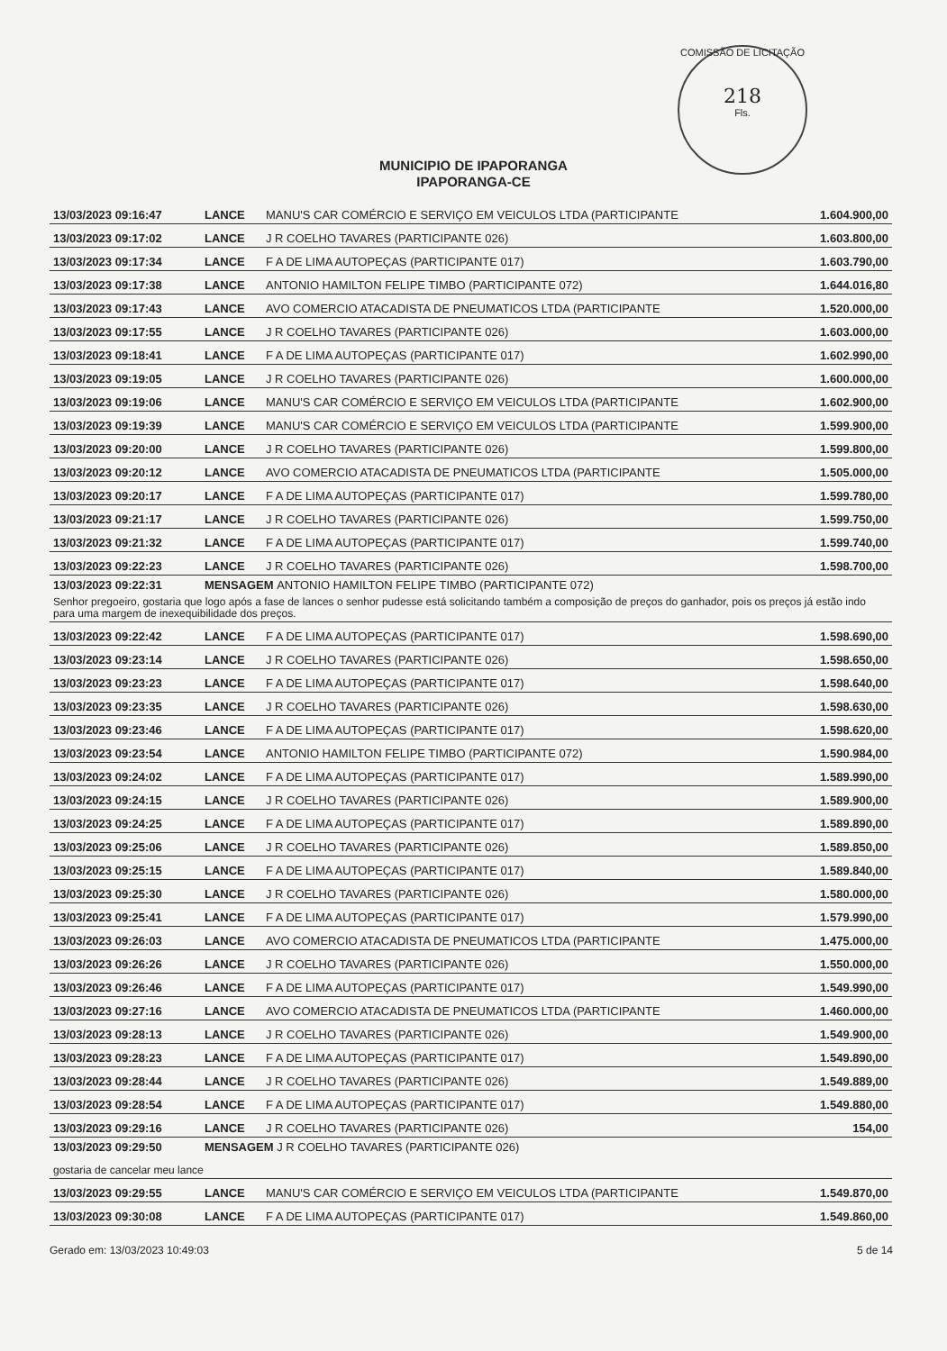COMISSÃO DE LICITAÇÃO
218
Fls.
MUNICIPIO DE IPAPORANGA
IPAPORANGA-CE
| 13/03/2023 09:16:47 | LANCE | MANU'S CAR COMÉRCIO E SERVIÇO EM VEICULOS LTDA (PARTICIPANTE | 1.604.900,00 |
| 13/03/2023 09:17:02 | LANCE | J R COELHO TAVARES (PARTICIPANTE 026) | 1.603.800,00 |
| 13/03/2023 09:17:34 | LANCE | F A DE LIMA AUTOPEÇAS (PARTICIPANTE 017) | 1.603.790,00 |
| 13/03/2023 09:17:38 | LANCE | ANTONIO HAMILTON FELIPE TIMBO (PARTICIPANTE 072) | 1.644.016,80 |
| 13/03/2023 09:17:43 | LANCE | AVO COMERCIO ATACADISTA DE PNEUMATICOS LTDA (PARTICIPANTE | 1.520.000,00 |
| 13/03/2023 09:17:55 | LANCE | J R COELHO TAVARES (PARTICIPANTE 026) | 1.603.000,00 |
| 13/03/2023 09:18:41 | LANCE | F A DE LIMA AUTOPEÇAS (PARTICIPANTE 017) | 1.602.990,00 |
| 13/03/2023 09:19:05 | LANCE | J R COELHO TAVARES (PARTICIPANTE 026) | 1.600.000,00 |
| 13/03/2023 09:19:06 | LANCE | MANU'S CAR COMÉRCIO E SERVIÇO EM VEICULOS LTDA (PARTICIPANTE | 1.602.900,00 |
| 13/03/2023 09:19:39 | LANCE | MANU'S CAR COMÉRCIO E SERVIÇO EM VEICULOS LTDA (PARTICIPANTE | 1.599.900,00 |
| 13/03/2023 09:20:00 | LANCE | J R COELHO TAVARES (PARTICIPANTE 026) | 1.599.800,00 |
| 13/03/2023 09:20:12 | LANCE | AVO COMERCIO ATACADISTA DE PNEUMATICOS LTDA (PARTICIPANTE | 1.505.000,00 |
| 13/03/2023 09:20:17 | LANCE | F A DE LIMA AUTOPEÇAS (PARTICIPANTE 017) | 1.599.780,00 |
| 13/03/2023 09:21:17 | LANCE | J R COELHO TAVARES (PARTICIPANTE 026) | 1.599.750,00 |
| 13/03/2023 09:21:32 | LANCE | F A DE LIMA AUTOPEÇAS (PARTICIPANTE 017) | 1.599.740,00 |
| 13/03/2023 09:22:23 | LANCE | J R COELHO TAVARES (PARTICIPANTE 026) | 1.598.700,00 |
| 13/03/2023 09:22:31 | MENSAGEM ANTONIO HAMILTON FELIPE TIMBO (PARTICIPANTE 072) | | |
| Senhor pregoeiro, gostaria que logo após a fase de lances o senhor pudesse está solicitando também a composição de preços do ganhador, pois os preços já estão indo para uma margem de inexequibilidade dos preços. | | | |
| 13/03/2023 09:22:42 | LANCE | F A DE LIMA AUTOPEÇAS (PARTICIPANTE 017) | 1.598.690,00 |
| 13/03/2023 09:23:14 | LANCE | J R COELHO TAVARES (PARTICIPANTE 026) | 1.598.650,00 |
| 13/03/2023 09:23:23 | LANCE | F A DE LIMA AUTOPEÇAS (PARTICIPANTE 017) | 1.598.640,00 |
| 13/03/2023 09:23:35 | LANCE | J R COELHO TAVARES (PARTICIPANTE 026) | 1.598.630,00 |
| 13/03/2023 09:23:46 | LANCE | F A DE LIMA AUTOPEÇAS (PARTICIPANTE 017) | 1.598.620,00 |
| 13/03/2023 09:23:54 | LANCE | ANTONIO HAMILTON FELIPE TIMBO (PARTICIPANTE 072) | 1.590.984,00 |
| 13/03/2023 09:24:02 | LANCE | F A DE LIMA AUTOPEÇAS (PARTICIPANTE 017) | 1.589.990,00 |
| 13/03/2023 09:24:15 | LANCE | J R COELHO TAVARES (PARTICIPANTE 026) | 1.589.900,00 |
| 13/03/2023 09:24:25 | LANCE | F A DE LIMA AUTOPEÇAS (PARTICIPANTE 017) | 1.589.890,00 |
| 13/03/2023 09:25:06 | LANCE | J R COELHO TAVARES (PARTICIPANTE 026) | 1.589.850,00 |
| 13/03/2023 09:25:15 | LANCE | F A DE LIMA AUTOPEÇAS (PARTICIPANTE 017) | 1.589.840,00 |
| 13/03/2023 09:25:30 | LANCE | J R COELHO TAVARES (PARTICIPANTE 026) | 1.580.000,00 |
| 13/03/2023 09:25:41 | LANCE | F A DE LIMA AUTOPEÇAS (PARTICIPANTE 017) | 1.579.990,00 |
| 13/03/2023 09:26:03 | LANCE | AVO COMERCIO ATACADISTA DE PNEUMATICOS LTDA (PARTICIPANTE | 1.475.000,00 |
| 13/03/2023 09:26:26 | LANCE | J R COELHO TAVARES (PARTICIPANTE 026) | 1.550.000,00 |
| 13/03/2023 09:26:46 | LANCE | F A DE LIMA AUTOPEÇAS (PARTICIPANTE 017) | 1.549.990,00 |
| 13/03/2023 09:27:16 | LANCE | AVO COMERCIO ATACADISTA DE PNEUMATICOS LTDA (PARTICIPANTE | 1.460.000,00 |
| 13/03/2023 09:28:13 | LANCE | J R COELHO TAVARES (PARTICIPANTE 026) | 1.549.900,00 |
| 13/03/2023 09:28:23 | LANCE | F A DE LIMA AUTOPEÇAS (PARTICIPANTE 017) | 1.549.890,00 |
| 13/03/2023 09:28:44 | LANCE | J R COELHO TAVARES (PARTICIPANTE 026) | 1.549.889,00 |
| 13/03/2023 09:28:54 | LANCE | F A DE LIMA AUTOPEÇAS (PARTICIPANTE 017) | 1.549.880,00 |
| 13/03/2023 09:29:16 | LANCE | J R COELHO TAVARES (PARTICIPANTE 026) | 154,00 |
| 13/03/2023 09:29:50 | MENSAGEM J R COELHO TAVARES (PARTICIPANTE 026) | | |
| gostaria de cancelar meu lance | | | |
| 13/03/2023 09:29:55 | LANCE | MANU'S CAR COMÉRCIO E SERVIÇO EM VEICULOS LTDA (PARTICIPANTE | 1.549.870,00 |
| 13/03/2023 09:30:08 | LANCE | F A DE LIMA AUTOPEÇAS (PARTICIPANTE 017) | 1.549.860,00 |
Gerado em: 13/03/2023 10:49:03 5 de 14